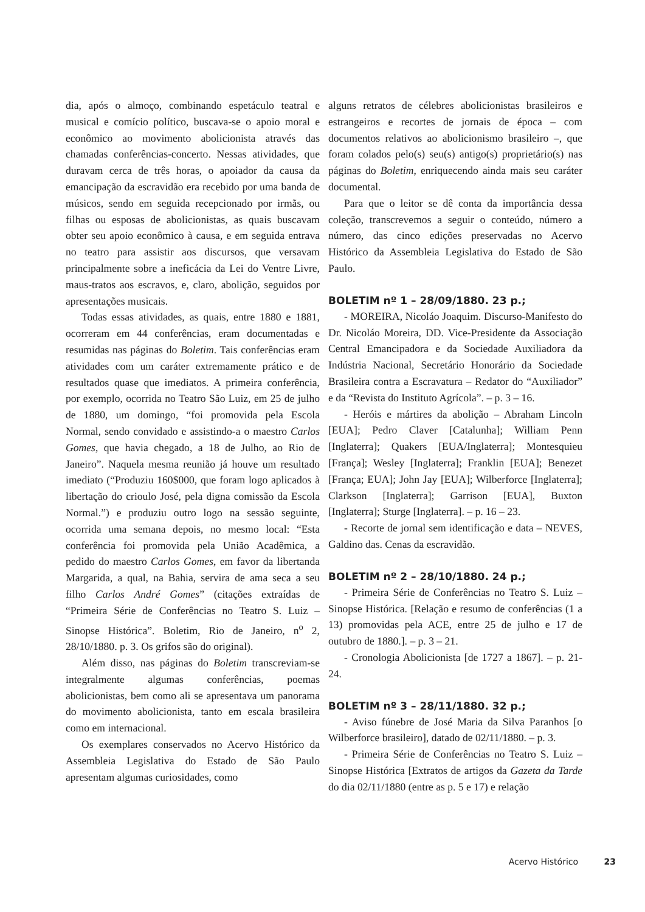dia, após o almoço, combinando espetáculo teatral e musical e comício político, buscava-se o apoio moral e econômico ao movimento abolicionista através das chamadas conferências-concerto. Nessas atividades, que duravam cerca de três horas, o apoiador da causa da emancipação da escravidão era recebido por uma banda de músicos, sendo em seguida recepcionado por irmãs, ou filhas ou esposas de abolicionistas, as quais buscavam obter seu apoio econômico à causa, e em seguida entrava no teatro para assistir aos discursos, que versavam principalmente sobre a ineficácia da Lei do Ventre Livre, maus-tratos aos escravos, e, claro, abolição, seguidos por apresentações musicais.
Todas essas atividades, as quais, entre 1880 e 1881, ocorreram em 44 conferências, eram documentadas e resumidas nas páginas do Boletim. Tais conferências eram atividades com um caráter extremamente prático e de resultados quase que imediatos. A primeira conferência, por exemplo, ocorrida no Teatro São Luiz, em 25 de julho de 1880, um domingo, “foi promovida pela Escola Normal, sendo convidado e assistindo-a o maestro Carlos Gomes, que havia chegado, a 18 de Julho, ao Rio de Janeiro”. Naquela mesma reunião já houve um resultado imediato (“Produziu 160$000, que foram logo aplicados à libertação do crioulo José, pela digna comissão da Escola Normal.”) e produziu outro logo na sessão seguinte, ocorrida uma semana depois, no mesmo local: “Esta conferência foi promovida pela União Acadêmica, a pedido do maestro Carlos Gomes, em favor da libertanda Margarida, a qual, na Bahia, servira de ama seca a seu filho Carlos André Gomes” (citações extraídas de “Primeira Série de Conferências no Teatro S. Luiz – Sinopse Histórica”. Boletim, Rio de Janeiro, n<sup>o</sup> 2, 28/10/1880. p. 3. Os grifos são do original).
Além disso, nas páginas do Boletim transcreviam-se integralmente algumas conferências, poemas abolicionistas, bem como ali se apresentava um panorama do movimento abolicionista, tanto em escala brasileira como em internacional.
Os exemplares conservados no Acervo Histórico da Assembleia Legislativa do Estado de São Paulo apresentam algumas curiosidades, como
alguns retratos de célebres abolicionistas brasileiros e estrangeiros e recortes de jornais de época – com documentos relativos ao abolicionismo brasileiro –, que foram colados pelo(s) seu(s) antigo(s) proprietário(s) nas páginas do Boletim, enriquecendo ainda mais seu caráter documental.
Para que o leitor se dê conta da importância dessa coleção, transcrevemos a seguir o conteúdo, número a número, das cinco edições preservadas no Acervo Histórico da Assembleia Legislativa do Estado de São Paulo.
BOLETIM nº 1 – 28/09/1880. 23 p.;
- MOREIRA, Nicoláo Joaquim. Discurso-Manifesto do Dr. Nicoláo Moreira, DD. Vice-Presidente da Associação Central Emancipadora e da Sociedade Auxiliadora da Indústria Nacional, Secretário Honorário da Sociedade Brasileira contra a Escravatura – Redator do “Auxiliador” e da “Revista do Instituto Agrícola”. – p. 3 – 16.
- Heróis e mártires da abolição – Abraham Lincoln [EUA]; Pedro Claver [Catalunha]; William Penn [Inglaterra]; Quakers [EUA/Inglaterra]; Montesquieu [França]; Wesley [Inglaterra]; Franklin [EUA]; Benezet [França; EUA]; John Jay [EUA]; Wilberforce [Inglaterra]; Clarkson [Inglaterra]; Garrison [EUA], Buxton [Inglaterra]; Sturge [Inglaterra]. – p. 16 – 23.
- Recorte de jornal sem identificação e data – NEVES, Galdino das. Cenas da escravidão.
BOLETIM nº 2 – 28/10/1880. 24 p.;
- Primeira Série de Conferências no Teatro S. Luiz – Sinopse Histórica. [Relação e resumo de conferências (1 a 13) promovidas pela ACE, entre 25 de julho e 17 de outubro de 1880.]. – p. 3 – 21.
- Cronologia Abolicionista [de 1727 a 1867]. – p. 21- 24.
BOLETIM nº 3 – 28/11/1880. 32 p.;
- Aviso fúnebre de José Maria da Silva Paranhos [o Wilberforce brasileiro], datado de 02/11/1880. – p. 3.
- Primeira Série de Conferências no Teatro S. Luiz – Sinopse Histórica [Extratos de artigos da Gazeta da Tarde do dia 02/11/1880 (entre as p. 5 e 17) e relação
Acervo Histórico 23